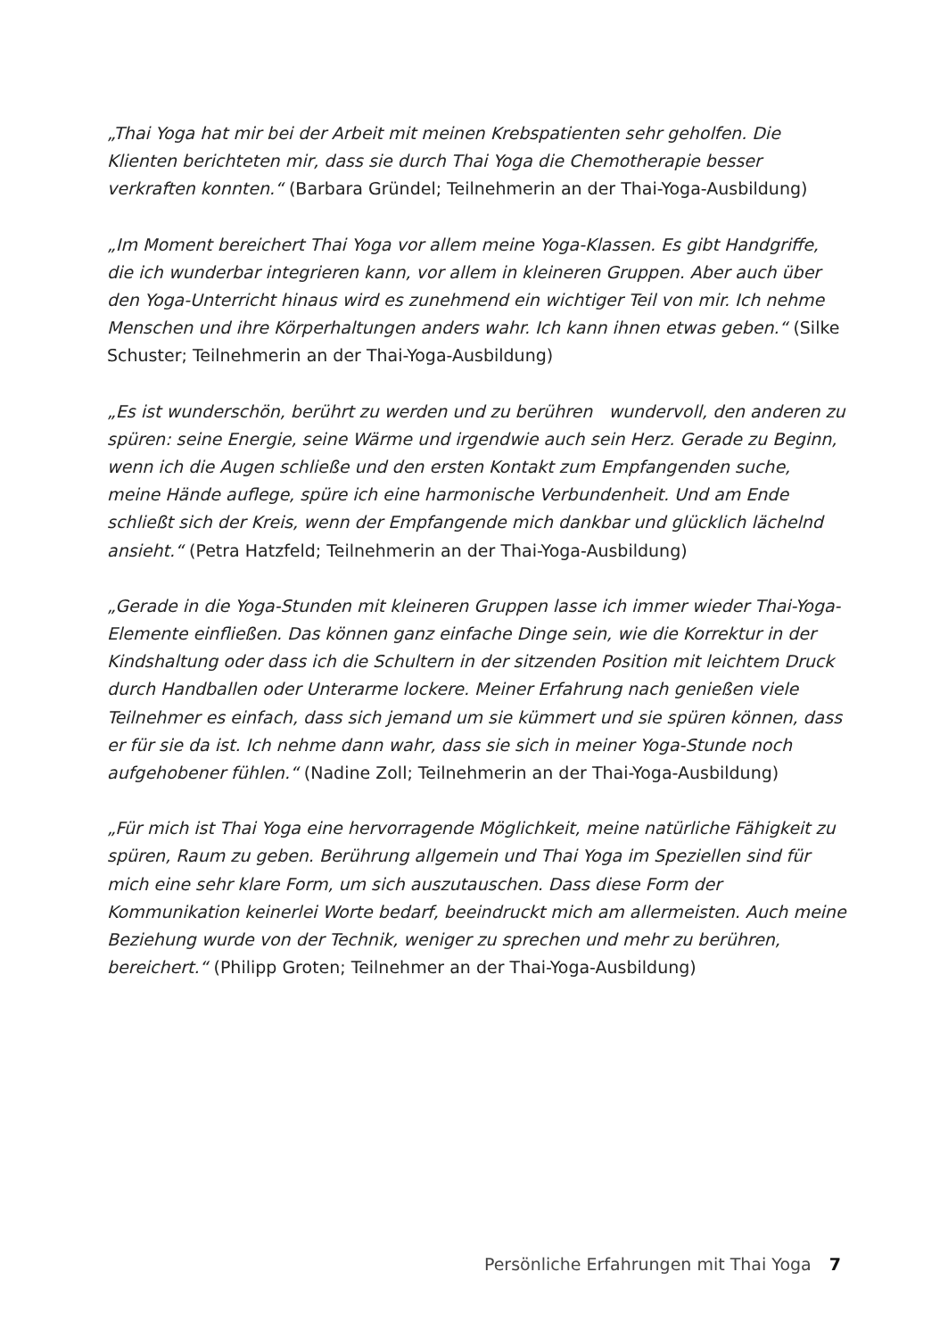„Thai Yoga hat mir bei der Arbeit mit meinen Krebspatienten sehr geholfen. Die Klienten berichteten mir, dass sie durch Thai Yoga die Chemotherapie besser verkraften konnten.“ (Barbara Gründel; Teilnehmerin an der Thai-Yoga-Ausbildung)
„Im Moment bereichert Thai Yoga vor allem meine Yoga-Klassen. Es gibt Handgriffe, die ich wunderbar integrieren kann, vor allem in kleineren Gruppen. Aber auch über den Yoga-Unterricht hinaus wird es zunehmend ein wichtiger Teil von mir. Ich nehme Menschen und ihre Körperhaltungen anders wahr. Ich kann ihnen etwas geben.“ (Silke Schuster; Teilnehmerin an der Thai-Yoga-Ausbildung)
„Es ist wunderschön, berührt zu werden und zu berühren wundervoll, den anderen zu spüren: seine Energie, seine Wärme und irgendwie auch sein Herz. Gerade zu Beginn, wenn ich die Augen schließe und den ersten Kontakt zum Empfangenden suche, meine Hände auflege, spüre ich eine harmonische Verbundenheit. Und am Ende schließt sich der Kreis, wenn der Empfangende mich dankbar und glücklich lächelnd ansieht.“ (Petra Hatzfeld; Teilnehmerin an der Thai-Yoga-Ausbildung)
„Gerade in die Yoga-Stunden mit kleineren Gruppen lasse ich immer wieder Thai-Yoga-Elemente einfließen. Das können ganz einfache Dinge sein, wie die Korrektur in der Kindshaltung oder dass ich die Schultern in der sitzenden Position mit leichtem Druck durch Handballen oder Unterarme lockere. Meiner Erfahrung nach genießen viele Teilnehmer es einfach, dass sich jemand um sie kümmert und sie spüren können, dass er für sie da ist. Ich nehme dann wahr, dass sie sich in meiner Yoga-Stunde noch aufgehobener fühlen.“ (Nadine Zoll; Teilnehmerin an der Thai-Yoga-Ausbildung)
„Für mich ist Thai Yoga eine hervorragende Möglichkeit, meine natürliche Fähigkeit zu spüren, Raum zu geben. Berührung allgemein und Thai Yoga im Speziellen sind für mich eine sehr klare Form, um sich auszutauschen. Dass diese Form der Kommunikation keinerlei Worte bedarf, beeindruckt mich am allermeisten. Auch meine Beziehung wurde von der Technik, weniger zu sprechen und mehr zu berühren, bereichert.“ (Philipp Groten; Teilnehmer an der Thai-Yoga-Ausbildung)
Persönliche Erfahrungen mit Thai Yoga 7